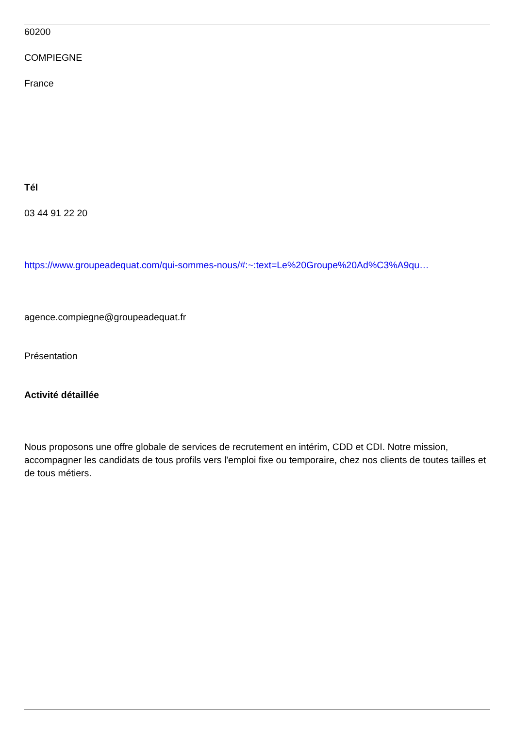60200
COMPIEGNE
France
Tél
03 44 91 22 20
https://www.groupeadequat.com/qui-sommes-nous/#:~:text=Le%20Groupe%20Ad%C3%A9qu…
agence.compiegne@groupeadequat.fr
Présentation
Activité détaillée
Nous proposons une offre globale de services de recrutement en intérim, CDD et CDI. Notre mission, accompagner les candidats de tous profils vers l'emploi fixe ou temporaire, chez nos clients de toutes tailles et de tous métiers.